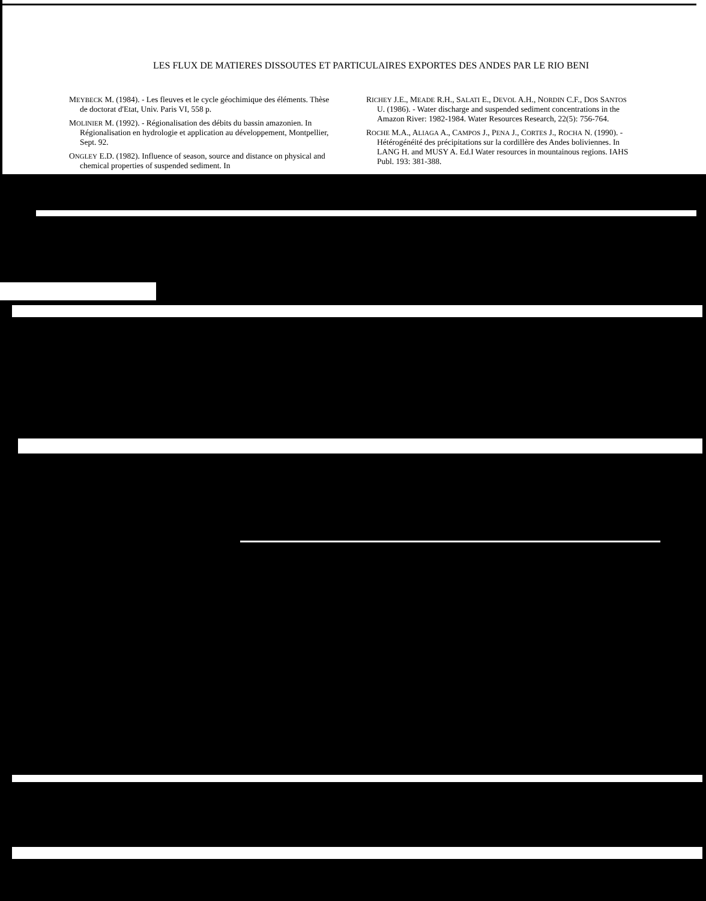LES FLUX DE MATIERES DISSOUTES ET PARTICULAIRES EXPORTES DES ANDES PAR LE RIO BENI
MEYBECK M. (1984). - Les fleuves et le cycle géochimique des éléments. Thèse de doctorat d'Etat, Univ. Paris VI, 558 p.
MOLINIER M. (1992). - Régionalisation des débits du bassin amazonien. In Régionalisation en hydrologie et application au développement, Montpellier, Sept. 92.
ONGLEY E.D. (1982). Influence of season, source and distance on physical and chemical properties of suspended sediment. In
RICHEY J.E., MEADE R.H., SALATI E., DEVOL A.H., NORDIN C.F., DOS SANTOS U. (1986). - Water discharge and suspended sediment concentrations in the Amazon River: 1982-1984. Water Resources Research, 22(5): 756-764.
ROCHE M.A., ALIAGA A., CAMPOS J., PENA J., CORTES J., ROCHA N. (1990). - Hétérogénéité des précipitations sur la cordillère des Andes boliviennes. In LANG H. and MUSY A. Ed.I Water resources in mountainous regions. IAHS Publ. 193: 381-388.